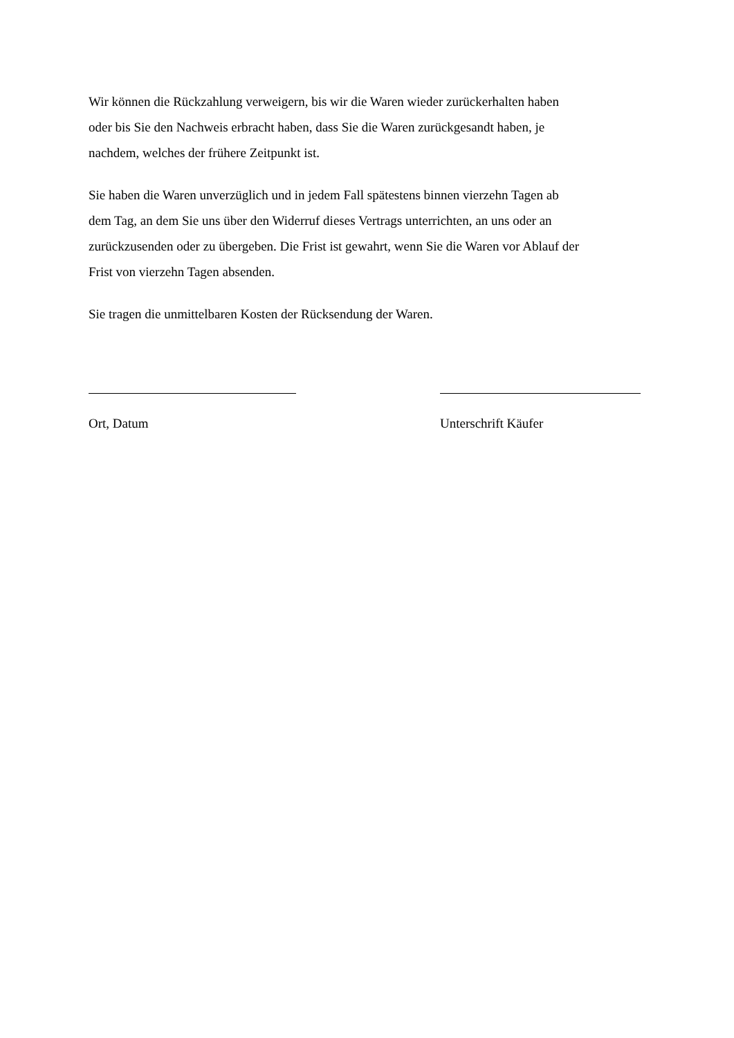Wir können die Rückzahlung verweigern, bis wir die Waren wieder zurückerhalten haben
oder bis Sie den Nachweis erbracht haben, dass Sie die Waren zurückgesandt haben, je
nachdem, welches der frühere Zeitpunkt ist.
Sie haben die Waren unverzüglich und in jedem Fall spätestens binnen vierzehn Tagen ab
dem Tag, an dem Sie uns über den Widerruf dieses Vertrags unterrichten, an uns oder an
zurückzusenden oder zu übergeben. Die Frist ist gewahrt, wenn Sie die Waren vor Ablauf der
Frist von vierzehn Tagen absenden.
Sie tragen die unmittelbaren Kosten der Rücksendung der Waren.
Ort, Datum Unterschrift Käufer